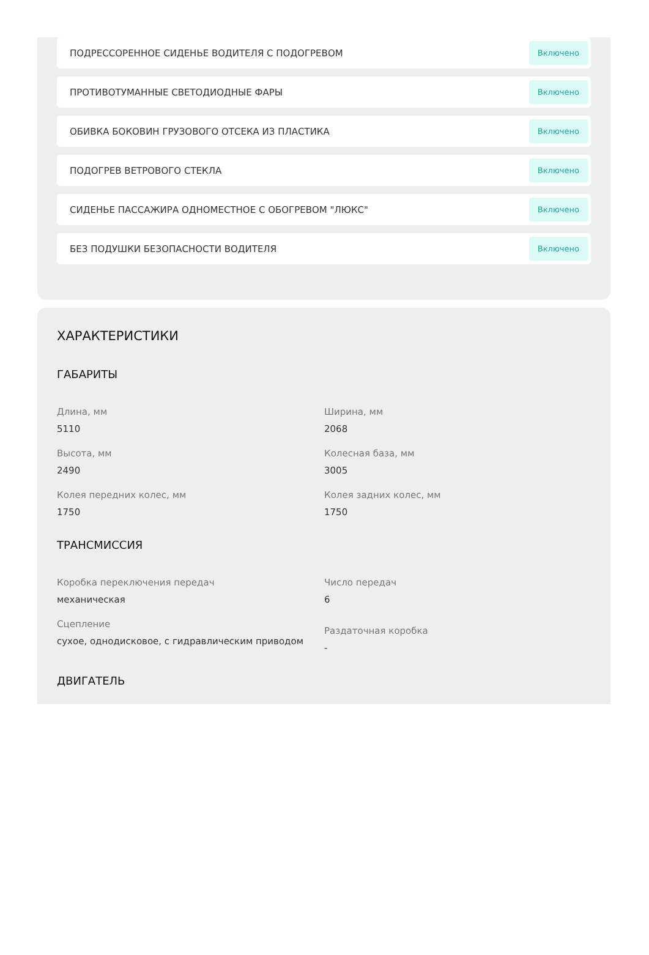ПОДРЕССОРЕННОЕ СИДЕНЬЕ ВОДИТЕЛЯ С ПОДОГРЕВОМ Включено
ПРОТИВОТУМАННЫЕ СВЕТОДИОДНЫЕ ФАРЫ Включено
ОБИВКА БОКОВИН ГРУЗОВОГО ОТСЕКА ИЗ ПЛАСТИКА Включено
ПОДОГРЕВ ВЕТРОВОГО СТЕКЛА Включено
СИДЕНЬЕ ПАССАЖИРА ОДНОМЕСТНОЕ С ОБОГРЕВОМ "ЛЮКС" Включено
БЕЗ ПОДУШКИ БЕЗОПАСНОСТИ ВОДИТЕЛЯ Включено
ХАРАКТЕРИСТИКИ
ГАБАРИТЫ
Длина, мм
5110
Ширина, мм
2068
Высота, мм
2490
Колесная база, мм
3005
Колея передних колес, мм
1750
Колея задних колес, мм
1750
ТРАНСМИССИЯ
Коробка переключения передач
механическая
Число передач
6
Сцепление
сухое, однодисковое, с гидравлическим приводом
Раздаточная коробка
-
ДВИГАТЕЛЬ